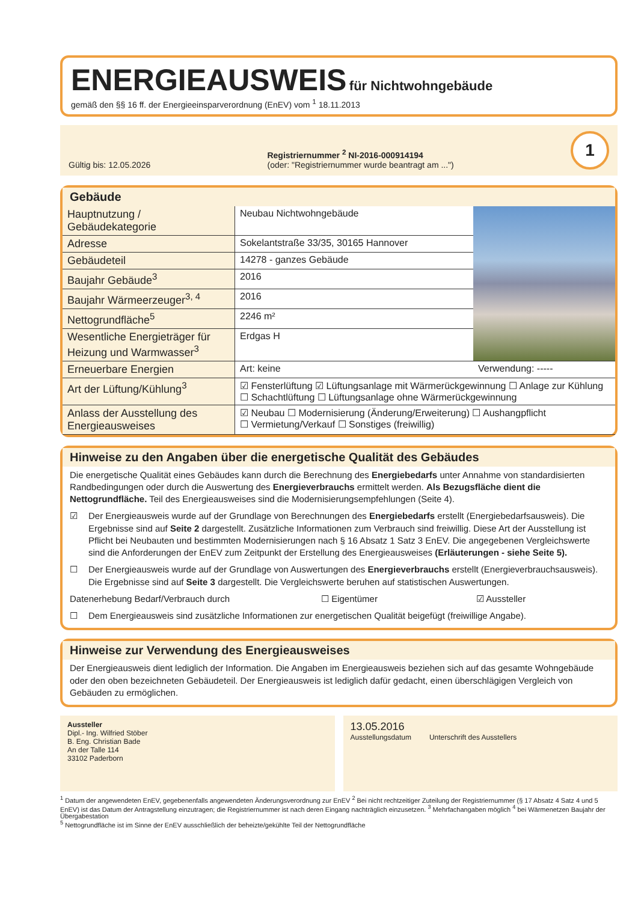ENERGIEAUSWEIS für Nichtwohngebäude
gemäß den §§ 16 ff. der Energieeinsparverordnung (EnEV) vom <sup>1</sup> 18.11.2013
Gültig bis: 12.05.2026
Registriernummer <sup>2</sup> NI-2016-000914194
(oder: "Registriernummer wurde beantragt am ...")
1
Gebäude
| Hauptnutzung / Gebäudekategorie | Neubau Nichtwohngebäude | | |
| Adresse | Sokelantstraße 33/35, 30165 Hannover | | |
| Gebäudeteil | 14278 - ganzes Gebäude | | |
| Baujahr Gebäude<sup>3</sup> | 2016 | | |
| Baujahr Wärmeerzeuger<sup>3, 4</sup> | 2016 | | |
| Nettogrundfläche<sup>5</sup> | 2246 m² | | |
| Wesentliche Energieträger für Heizung und Warmwasser<sup>3</sup> | Erdgas H | | |
| Erneuerbare Energien | Art: keine | Verwendung: ----- | |
| Art der Lüftung/Kühlung<sup>3</sup> | ☑ Fensterlüftung ☑ Lüftungsanlage mit Wärmerückgewinnung ☐ Anlage zur Kühlung ☐ Schachtlüftung ☐ Lüftungsanlage ohne Wärmerückgewinnung | | |
| Anlass der Ausstellung des Energieausweises | ☑ Neubau ☐ Modernisierung (Änderung/Erweiterung) ☐ Aushangpflicht ☐ Vermietung/Verkauf ☐ Sonstiges (freiwillig) | | |
Hinweise zu den Angaben über die energetische Qualität des Gebäudes
Die energetische Qualität eines Gebäudes kann durch die Berechnung des Energiebedarfs unter Annahme von standardisierten Randbedingungen oder durch die Auswertung des Energieverbrauchs ermittelt werden. Als Bezugsfläche dient die Nettogrundfläche. Teil des Energieausweises sind die Modernisierungsempfehlungen (Seite 4).
☑ Der Energieausweis wurde auf der Grundlage von Berechnungen des Energiebedarfs erstellt (Energiebedarfsausweis). Die Ergebnisse sind auf Seite 2 dargestellt. Zusätzliche Informationen zum Verbrauch sind freiwillig. Diese Art der Ausstellung ist Pflicht bei Neubauten und bestimmten Modernisierungen nach § 16 Absatz 1 Satz 3 EnEV. Die angegebenen Vergleichswerte sind die Anforderungen der EnEV zum Zeitpunkt der Erstellung des Energieausweises (Erläuterungen - siehe Seite 5).
☐ Der Energieausweis wurde auf der Grundlage von Auswertungen des Energieverbrauchs erstellt (Energieverbrauchsausweis). Die Ergebnisse sind auf Seite 3 dargestellt. Die Vergleichswerte beruhen auf statistischen Auswertungen.
Datenerhebung Bedarf/Verbrauch durch ☐ Eigentümer ☑ Aussteller
☐ Dem Energieausweis sind zusätzliche Informationen zur energetischen Qualität beigefügt (freiwillige Angabe).
Hinweise zur Verwendung des Energieausweises
Der Energieausweis dient lediglich der Information. Die Angaben im Energieausweis beziehen sich auf das gesamte Wohngebäude oder den oben bezeichneten Gebäudeteil. Der Energieausweis ist lediglich dafür gedacht, einen überschlägigen Vergleich von Gebäuden zu ermöglichen.
Aussteller
Dipl.- Ing. Wilfried Stöber
B. Eng. Christian Bade
An der Talle 114
33102 Paderborn
13.05.2016
Ausstellungsdatum Unterschrift des Ausstellers
<sup>1</sup> Datum der angewendeten EnEV, gegebenenfalls angewendeten Änderungsverordnung zur EnEV <sup>2</sup> Bei nicht rechtzeitiger Zuteilung der Registriernummer (§ 17 Absatz 4 Satz 4 und 5 EnEV) ist das Datum der Antragstellung einzutragen; die Registriernummer ist nach deren Eingang nachträglich einzusetzen. <sup>3</sup> Mehrfachangaben möglich <sup>4</sup> bei Wärmenetzen Baujahr der Übergabestation
<sup>5</sup> Nettogrundfläche ist im Sinne der EnEV ausschließlich der beheizte/gekühlte Teil der Nettogrundfläche